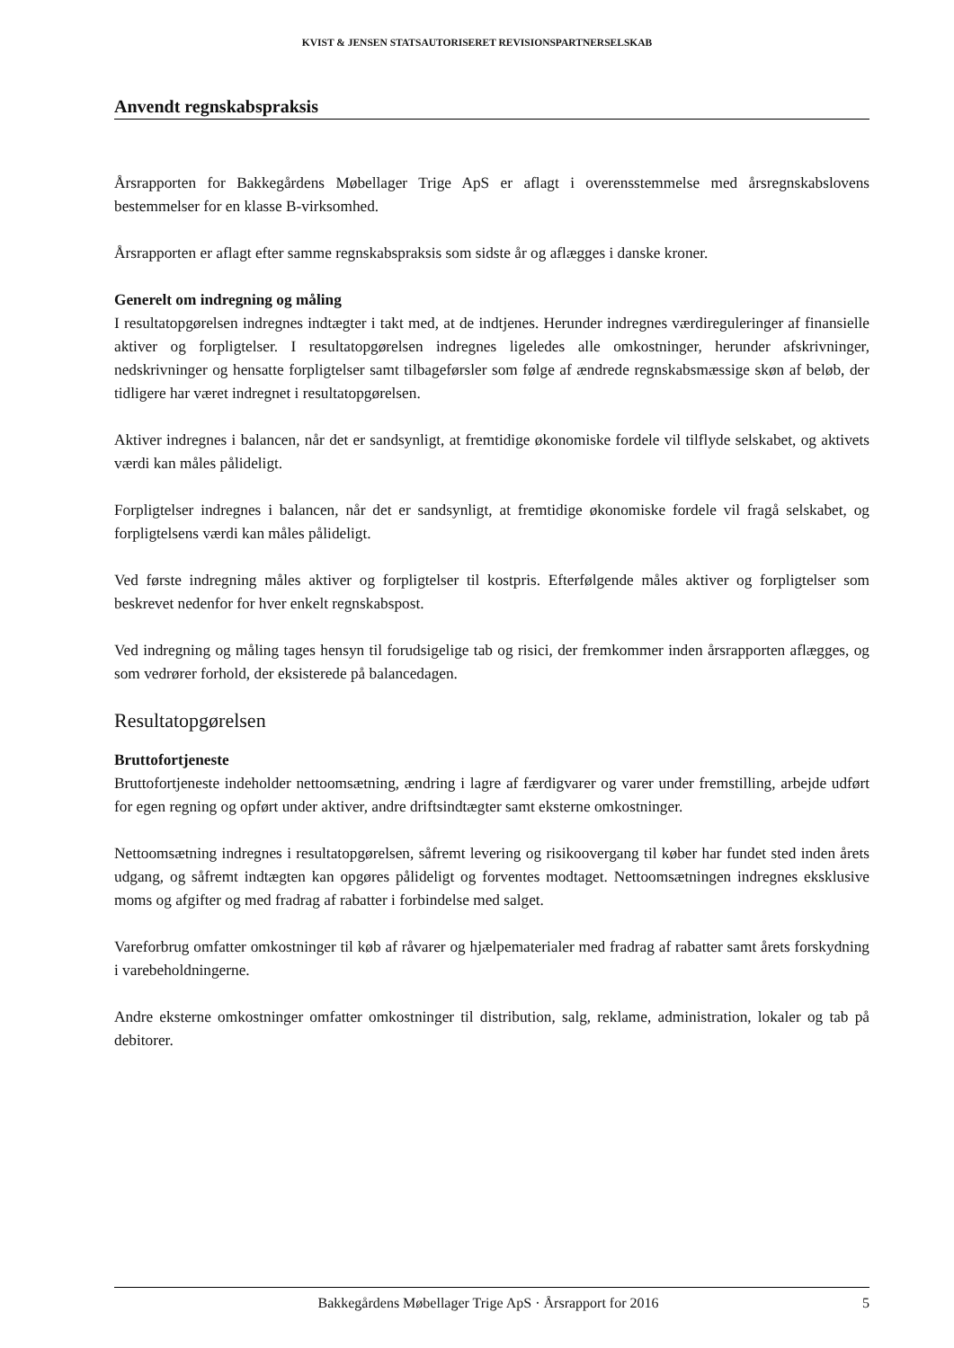KVIST & JENSEN STATSAUTORISERET REVISIONSPARTNERSELSKAB
Anvendt regnskabspraksis
Årsrapporten for Bakkegårdens Møbellager Trige ApS er aflagt i overensstemmelse med årsregnskabslovens bestemmelser for en klasse B-virksomhed.
Årsrapporten er aflagt efter samme regnskabspraksis som sidste år og aflægges i danske kroner.
Generelt om indregning og måling
I resultatopgørelsen indregnes indtægter i takt med, at de indtjenes. Herunder indregnes værdireguleringer af finansielle aktiver og forpligtelser. I resultatopgørelsen indregnes ligeledes alle omkostninger, herunder afskrivninger, nedskrivninger og hensatte forpligtelser samt tilbageførsler som følge af ændrede regnskabsmæssige skøn af beløb, der tidligere har været indregnet i resultatopgørelsen.
Aktiver indregnes i balancen, når det er sandsynligt, at fremtidige økonomiske fordele vil tilflyde selskabet, og aktivets værdi kan måles pålideligt.
Forpligtelser indregnes i balancen, når det er sandsynligt, at fremtidige økonomiske fordele vil fragå selskabet, og forpligtelsens værdi kan måles pålideligt.
Ved første indregning måles aktiver og forpligtelser til kostpris. Efterfølgende måles aktiver og forpligtelser som beskrevet nedenfor for hver enkelt regnskabspost.
Ved indregning og måling tages hensyn til forudsigelige tab og risici, der fremkommer inden årsrapporten aflægges, og som vedrører forhold, der eksisterede på balancedagen.
Resultatopgørelsen
Bruttofortjeneste
Bruttofortjeneste indeholder nettoomsætning, ændring i lagre af færdigvarer og varer under fremstilling, arbejde udført for egen regning og opført under aktiver, andre driftsindtægter samt eksterne omkostninger.
Nettoomsætning indregnes i resultatopgørelsen, såfremt levering og risikoovergang til køber har fundet sted inden årets udgang, og såfremt indtægten kan opgøres pålideligt og forventes modtaget. Nettoomsætningen indregnes eksklusive moms og afgifter og med fradrag af rabatter i forbindelse med salget.
Vareforbrug omfatter omkostninger til køb af råvarer og hjælpematerialer med fradrag af rabatter samt årets forskydning i varebeholdningerne.
Andre eksterne omkostninger omfatter omkostninger til distribution, salg, reklame, administration, lokaler og tab på debitorer.
Bakkegårdens Møbellager Trige ApS · Årsrapport for 2016 5